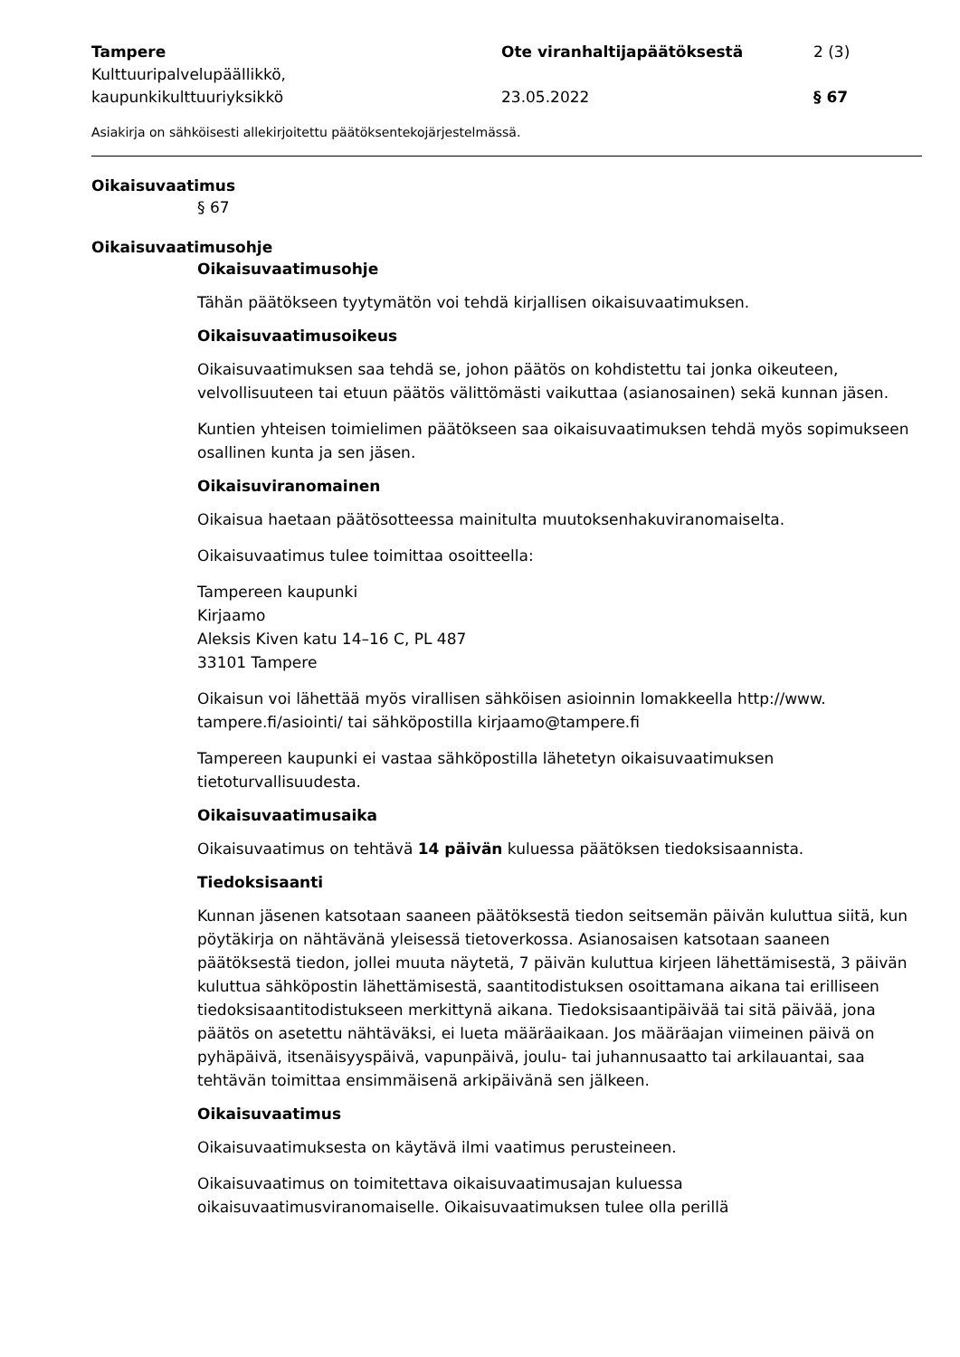Tampere
Kulttuuripalvelupäällikkö,
kaupunkikulttuuriyksikkö
Ote viranhaltijapäätöksestä
23.05.2022
2 (3)
§ 67
Asiakirja on sähköisesti allekirjoitettu päätöksentekojärjestelmässä.
Oikaisuvaatimus
§ 67
Oikaisuvaatimusohje
Oikaisuvaatimusohje
Tähän päätökseen tyytymätön voi tehdä kirjallisen oikaisuvaatimuksen.
Oikaisuvaatimusoikeus
Oikaisuvaatimuksen saa tehdä se, johon päätös on kohdistettu tai jonka oikeuteen, velvollisuuteen tai etuun päätös välittömästi vaikuttaa (asianosainen) sekä kunnan jäsen.
Kuntien yhteisen toimielimen päätökseen saa oikaisuvaatimuksen tehdä myös sopimukseen osallinen kunta ja sen jäsen.
Oikaisuviranomainen
Oikaisua haetaan päätösotteessa mainitulta muutoksenhakuviranomaiselta.
Oikaisuvaatimus tulee toimittaa osoitteella:
Tampereen kaupunki
Kirjaamo
Aleksis Kiven katu 14–16 C, PL 487
33101 Tampere
Oikaisun voi lähettää myös virallisen sähköisen asioinnin lomakkeella http://www. tampere.fi/asiointi/ tai sähköpostilla kirjaamo@tampere.fi
Tampereen kaupunki ei vastaa sähköpostilla lähetetyn oikaisuvaatimuksen tietoturvallisuudesta.
Oikaisuvaatimusaika
Oikaisuvaatimus on tehtävä 14 päivän kuluessa päätöksen tiedoksisaannista.
Tiedoksisaanti
Kunnan jäsenen katsotaan saaneen päätöksestä tiedon seitsemän päivän kuluttua siitä, kun pöytäkirja on nähtävänä yleisessä tietoverkossa. Asianosaisen katsotaan saaneen päätöksestä tiedon, jollei muuta näytetä, 7 päivän kuluttua kirjeen lähettämisestä, 3 päivän kuluttua sähköpostin lähettämisestä, saantitodistuksen osoittamana aikana tai erilliseen tiedoksisaantitodistukseen merkittynä aikana. Tiedoksisaantipäivää tai sitä päivää, jona päätös on asetettu nähtäväksi, ei lueta määräaikaan. Jos määräajan viimeinen päivä on pyhäpäivä, itsenäisyyspäivä, vapunpäivä, joulu- tai juhannusaatto tai arkilauantai, saa tehtävän toimittaa ensimmäisenä arkipäivänä sen jälkeen.
Oikaisuvaatimus
Oikaisuvaatimuksesta on käytävä ilmi vaatimus perusteineen.
Oikaisuvaatimus on toimitettava oikaisuvaatimusajan kuluessa oikaisuvaatimusviranomaiselle. Oikaisuvaatimuksen tulee olla perillä